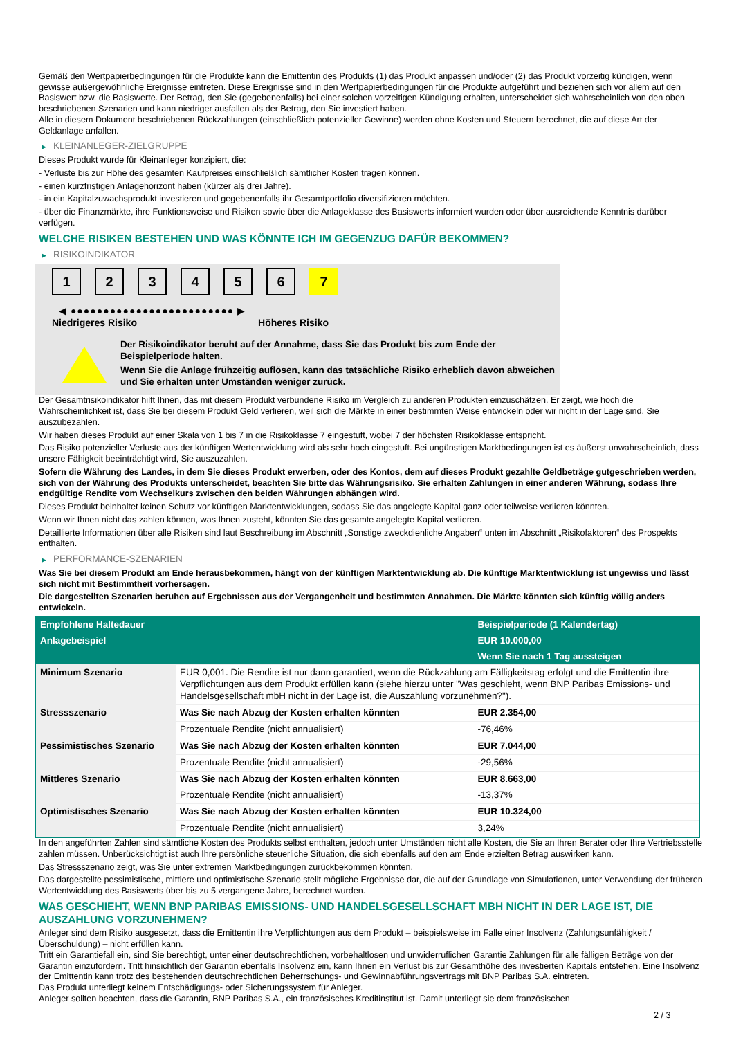Gemäß den Wertpapierbedingungen für die Produkte kann die Emittentin des Produkts (1) das Produkt anpassen und/oder (2) das Produkt vorzeitig kündigen, wenn gewisse außergewöhnliche Ereignisse eintreten. Diese Ereignisse sind in den Wertpapierbedingungen für die Produkte aufgeführt und beziehen sich vor allem auf den Basiswert bzw. die Basiswerte. Der Betrag, den Sie (gegebenenfalls) bei einer solchen vorzeitigen Kündigung erhalten, unterscheidet sich wahrscheinlich von den oben beschriebenen Szenarien und kann niedriger ausfallen als der Betrag, den Sie investiert haben.
Alle in diesem Dokument beschriebenen Rückzahlungen (einschließlich potenzieller Gewinne) werden ohne Kosten und Steuern berechnet, die auf diese Art der Geldanlage anfallen.
▶ KLEINANLEGER-ZIELGRUPPE
Dieses Produkt wurde für Kleinanleger konzipiert, die:
- Verluste bis zur Höhe des gesamten Kaufpreises einschließlich sämtlicher Kosten tragen können.
- einen kurzfristigen Anlagehorizont haben (kürzer als drei Jahre).
- in ein Kapitalzuwachsprodukt investieren und gegebenenfalls ihr Gesamtportfolio diversifizieren möchten.
- über die Finanzmärkte, ihre Funktionsweise und Risiken sowie über die Anlageklasse des Basiswerts informiert wurden oder über ausreichende Kenntnis darüber verfügen.
WELCHE RISIKEN BESTEHEN UND WAS KÖNNTE ICH IM GEGENZUG DAFÜR BEKOMMEN?
▶ RISIKOINDIKATOR
1 2 3 4 5 6 7
◀ ●●●●●●●●●●●●●●●●●●●●●●●●● ▶
Niedrigeres Risiko Höheres Risiko
Der Risikoindikator beruht auf der Annahme, dass Sie das Produkt bis zum Ende der Beispielperiode halten.
Wenn Sie die Anlage frühzeitig auflösen, kann das tatsächliche Risiko erheblich davon abweichen und Sie erhalten unter Umständen weniger zurück.
Der Gesamtrisikoindikator hilft Ihnen, das mit diesem Produkt verbundene Risiko im Vergleich zu anderen Produkten einzuschätzen. Er zeigt, wie hoch die Wahrscheinlichkeit ist, dass Sie bei diesem Produkt Geld verlieren, weil sich die Märkte in einer bestimmten Weise entwickeln oder wir nicht in der Lage sind, Sie auszubezahlen.
Wir haben dieses Produkt auf einer Skala von 1 bis 7 in die Risikoklasse 7 eingestuft, wobei 7 der höchsten Risikoklasse entspricht.
Das Risiko potenzieller Verluste aus der künftigen Wertentwicklung wird als sehr hoch eingestuft. Bei ungünstigen Marktbedingungen ist es äußerst unwahrscheinlich, dass unsere Fähigkeit beeinträchtigt wird, Sie auszuzahlen.
Sofern die Währung des Landes, in dem Sie dieses Produkt erwerben, oder des Kontos, dem auf dieses Produkt gezahlte Geldbeträge gutgeschrieben werden, sich von der Währung des Produkts unterscheidet, beachten Sie bitte das Währungsrisiko. Sie erhalten Zahlungen in einer anderen Währung, sodass Ihre endgültige Rendite vom Wechselkurs zwischen den beiden Währungen abhängen wird.
Dieses Produkt beinhaltet keinen Schutz vor künftigen Marktentwicklungen, sodass Sie das angelegte Kapital ganz oder teilweise verlieren könnten.
Wenn wir Ihnen nicht das zahlen können, was Ihnen zusteht, könnten Sie das gesamte angelegte Kapital verlieren.
Detaillierte Informationen über alle Risiken sind laut Beschreibung im Abschnitt „Sonstige zweckdienliche Angaben“ unten im Abschnitt „Risikofaktoren“ des Prospekts enthalten.
▶ PERFORMANCE-SZENARIEN
Was Sie bei diesem Produkt am Ende herausbekommen, hängt von der künftigen Marktentwicklung ab. Die künftige Marktentwicklung ist ungewiss und lässt sich nicht mit Bestimmtheit vorhersagen.
Die dargestellten Szenarien beruhen auf Ergebnissen aus der Vergangenheit und bestimmten Annahmen. Die Märkte könnten sich künftig völlig anders entwickeln.
| Empfohlene Haltedauer | | Beispielperiode (1 Kalendertag) |
| --- | --- | --- |
| Anlagebeispiel | | EUR 10.000,00 |
| | | Wenn Sie nach 1 Tag aussteigen |
| Minimum Szenario | EUR 0,001. Die Rendite ist nur dann garantiert, wenn die Rückzahlung am Fälligkeitstag erfolgt und die Emittentin ihre Verpflichtungen aus dem Produkt erfüllen kann (siehe hierzu unter "Was geschieht, wenn BNP Paribas Emissions- und Handelsgesellschaft mbH nicht in der Lage ist, die Auszahlung vorzunehmen?"). | |
| Stressszenario | Was Sie nach Abzug der Kosten erhalten könnten | EUR 2.354,00 |
| | Prozentuale Rendite (nicht annualisiert) | -76,46% |
| Pessimistisches Szenario | Was Sie nach Abzug der Kosten erhalten könnten | EUR 7.044,00 |
| | Prozentuale Rendite (nicht annualisiert) | -29,56% |
| Mittleres Szenario | Was Sie nach Abzug der Kosten erhalten könnten | EUR 8.663,00 |
| | Prozentuale Rendite (nicht annualisiert) | -13,37% |
| Optimistisches Szenario | Was Sie nach Abzug der Kosten erhalten könnten | EUR 10.324,00 |
| | Prozentuale Rendite (nicht annualisiert) | 3,24% |
In den angeführten Zahlen sind sämtliche Kosten des Produkts selbst enthalten, jedoch unter Umständen nicht alle Kosten, die Sie an Ihren Berater oder Ihre Vertriebsstelle zahlen müssen. Unberücksichtigt ist auch Ihre persönliche steuerliche Situation, die sich ebenfalls auf den am Ende erzielten Betrag auswirken kann.
Das Stressszenario zeigt, was Sie unter extremen Marktbedingungen zurückbekommen könnten.
Das dargestellte pessimistische, mittlere und optimistische Szenario stellt mögliche Ergebnisse dar, die auf der Grundlage von Simulationen, unter Verwendung der früheren Wertentwicklung des Basiswerts über bis zu 5 vergangene Jahre, berechnet wurden.
WAS GESCHIEHT, WENN BNP PARIBAS EMISSIONS- UND HANDELSGESELLSCHAFT MBH NICHT IN DER LAGE IST, DIE AUSZAHLUNG VORZUNEHMEN?
Anleger sind dem Risiko ausgesetzt, dass die Emittentin ihre Verpflichtungen aus dem Produkt – beispielsweise im Falle einer Insolvenz (Zahlungsunfähigkeit / Überschuldung) – nicht erfüllen kann.
Tritt ein Garantiefall ein, sind Sie berechtigt, unter einer deutschrechtlichen, vorbehaltlosen und unwiderruflichen Garantie Zahlungen für alle fälligen Beträge von der Garantin einzufordern. Tritt hinsichtlich der Garantin ebenfalls Insolvenz ein, kann Ihnen ein Verlust bis zur Gesamthöhe des investierten Kapitals entstehen. Eine Insolvenz der Emittentin kann trotz des bestehenden deutschrechtlichen Beherrschungs- und Gewinnabführungsvertrags mit BNP Paribas S.A. eintreten.
Das Produkt unterliegt keinem Entschädigungs- oder Sicherungssystem für Anleger.
Anleger sollten beachten, dass die Garantin, BNP Paribas S.A., ein französisches Kreditinstitut ist. Damit unterliegt sie dem französischen
2 / 3